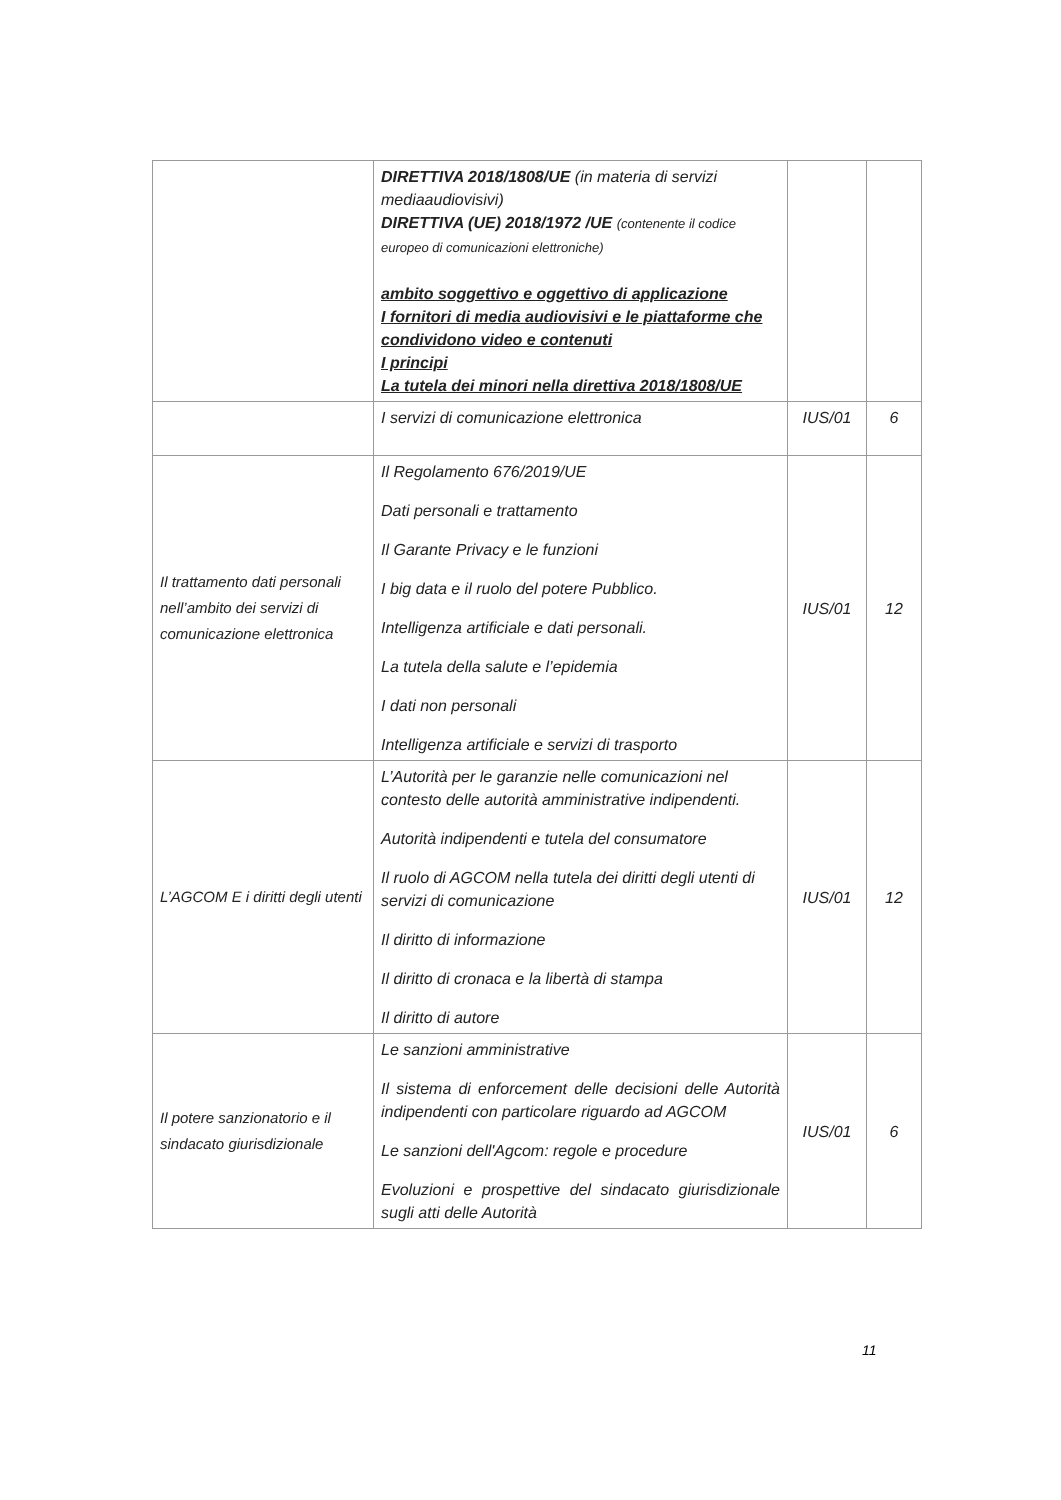| | DIRETTIVA 2018/1808/UE (in materia di servizi mediaaudiovisivi) DIRETTIVA (UE) 2018/1972 /UE (contenente il codice europeo di comunicazioni elettroniche) ambito soggettivo e oggettivo di applicazione I fornitori di media audiovisivi e le piattaforme che condividono video e contenuti I principi La tutela dei minori nella direttiva 2018/1808/UE | | |
| | I servizi di comunicazione elettronica | IUS/01 | 6 |
| Il trattamento dati personali nell’ambito dei servizi di comunicazione elettronica | Il Regolamento 676/2019/UE Dati personali e trattamento Il Garante Privacy e le funzioni I big data e il ruolo del potere Pubblico. Intelligenza artificiale e dati personali. La tutela della salute e l’epidemia I dati non personali Intelligenza artificiale e servizi di trasporto | IUS/01 | 12 |
| L’AGCOM E i diritti degli utenti | L’Autorità per le garanzie nelle comunicazioni nel contesto delle autorità amministrative indipendenti. Autorità indipendenti e tutela del consumatore Il ruolo di AGCOM nella tutela dei diritti degli utenti di servizi di comunicazione Il diritto di informazione Il diritto di cronaca e la libertà di stampa Il diritto di autore | IUS/01 | 12 |
| Il potere sanzionatorio e il sindacato giurisdizionale | Le sanzioni amministrative Il sistema di enforcement delle decisioni delle Autorità indipendenti con particolare riguardo ad AGCOM Le sanzioni dell'Agcom: regole e procedure Evoluzioni e prospettive del sindacato giurisdizionale sugli atti delle Autorità | IUS/01 | 6 |
11